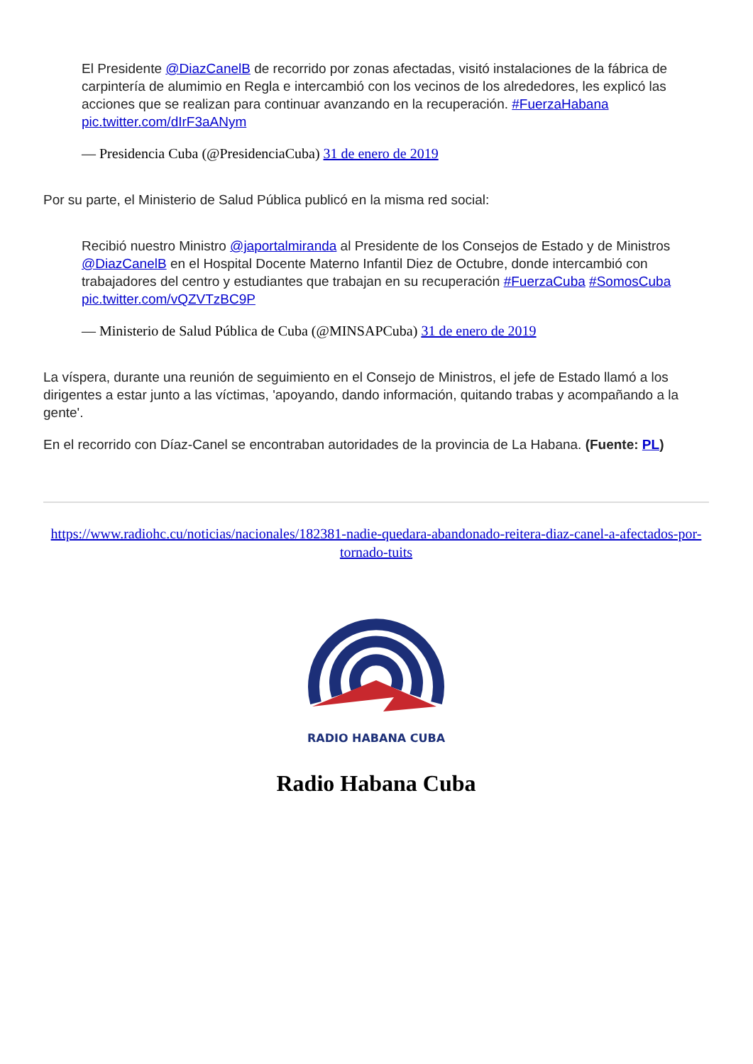El Presidente @DiazCanelB de recorrido por zonas afectadas, visitó instalaciones de la fábrica de carpintería de alumimio en Regla e intercambió con los vecinos de los alrededores, les explicó las acciones que se realizan para continuar avanzando en la recuperación. #FuerzaHabana pic.twitter.com/dIrF3aANym
— Presidencia Cuba (@PresidenciaCuba) 31 de enero de 2019
Por su parte, el Ministerio de Salud Pública publicó en la misma red social:
Recibió nuestro Ministro @japortalmiranda al Presidente de los Consejos de Estado y de Ministros @DiazCanelB en el Hospital Docente Materno Infantil Diez de Octubre, donde intercambió con trabajadores del centro y estudiantes que trabajan en su recuperación #FuerzaCuba #SomosCuba pic.twitter.com/vQZVTzBC9P
— Ministerio de Salud Pública de Cuba (@MINSAPCuba) 31 de enero de 2019
La víspera, durante una reunión de seguimiento en el Consejo de Ministros, el jefe de Estado llamó a los dirigentes a estar junto a las víctimas, 'apoyando, dando información, quitando trabas y acompañando a la gente'.
En el recorrido con Díaz-Canel se encontraban autoridades de la provincia de La Habana. (Fuente: PL)
https://www.radiohc.cu/noticias/nacionales/182381-nadie-quedara-abandonado-reitera-diaz-canel-a-afectados-por-tornado-tuits
RADIO HABANA CUBA
Radio Habana Cuba